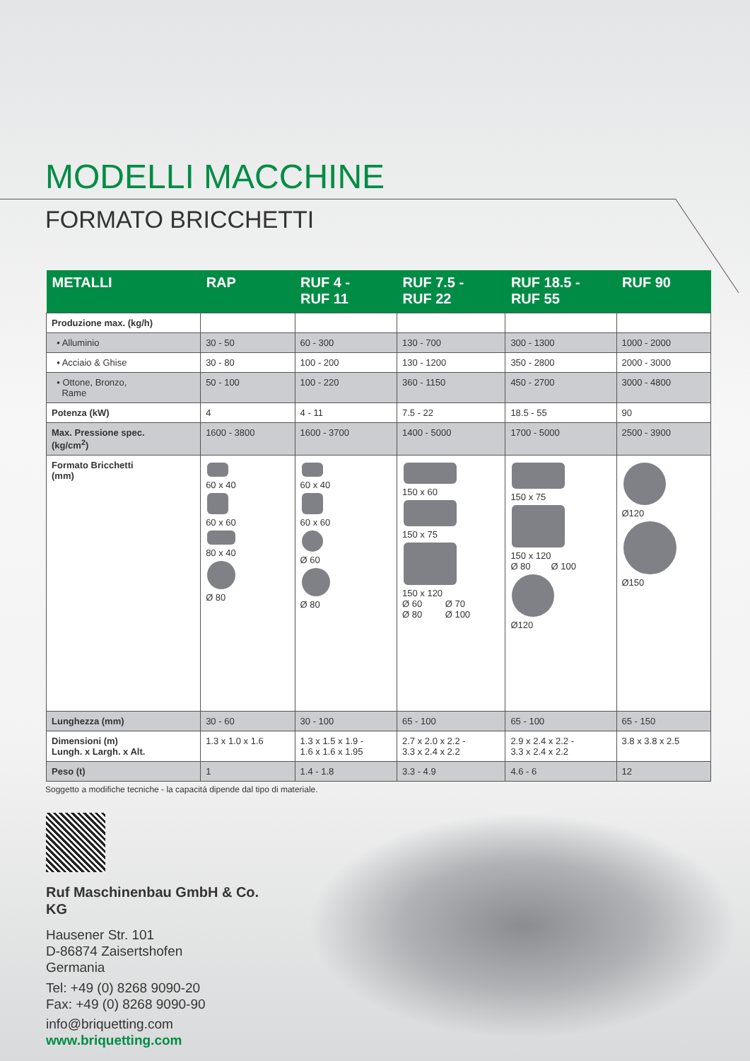MODELLI MACCHINE
FORMATO BRICCHETTI
| METALLI | RAP | RUF 4 - RUF 11 | RUF 7.5 - RUF 22 | RUF 18.5 - RUF 55 | RUF 90 |
| --- | --- | --- | --- | --- | --- |
| Produzione max. (kg/h) | | | | | |
| • Alluminio | 30 - 50 | 60 - 300 | 130 - 700 | 300 - 1300 | 1000 - 2000 |
| • Acciaio & Ghise | 30 - 80 | 100 - 200 | 130 - 1200 | 350 - 2800 | 2000 - 3000 |
| • Ottone, Bronzo, Rame | 50 - 100 | 100 - 220 | 360 - 1150 | 450 - 2700 | 3000 - 4800 |
| Potenza (kW) | 4 | 4 - 11 | 7.5 - 22 | 18.5 - 55 | 90 |
| Max. Pressione spec. (kg/cm<sup>2</sup>) | 1600 - 3800 | 1600 - 3700 | 1400 - 5000 | 1700 - 5000 | 2500 - 3900 |
| Formato Bricchetti (mm) | 60 x 40 60 x 60 80 x 40 Ø 80 | 60 x 40 60 x 60 Ø 60 Ø 80 | 150 x 60 150 x 75 150 x 120 Ø 60 Ø 70 Ø 80 Ø 100 | 150 x 75 150 x 120 Ø 80 Ø 100 Ø120 | Ø120 Ø150 |
| Lunghezza (mm) | 30 - 60 | 30 - 100 | 65 - 100 | 65 - 100 | 65 - 150 |
| Dimensioni (m) Lungh. x Largh. x Alt. | 1.3 x 1.0 x 1.6 | 1.3 x 1.5 x 1.9 - 1.6 x 1.6 x 1.95 | 2.7 x 2.0 x 2.2 - 3.3 x 2.4 x 2.2 | 2.9 x 2.4 x 2.2 - 3.3 x 2.4 x 2.2 | 3.8 x 3.8 x 2.5 |
| Peso (t) | 1 | 1.4 - 1.8 | 3.3 - 4.9 | 4.6 - 6 | 12 |
Soggetto a modifiche tecniche - la capacitá dipende dal tipo di materiale.
Ruf Maschinenbau GmbH & Co. KG
Hausener Str. 101
D-86874 Zaisertshofen
Germania
Tel: +49 (0) 8268 9090-20
Fax: +49 (0) 8268 9090-90
info@briquetting.com
www.briquetting.com